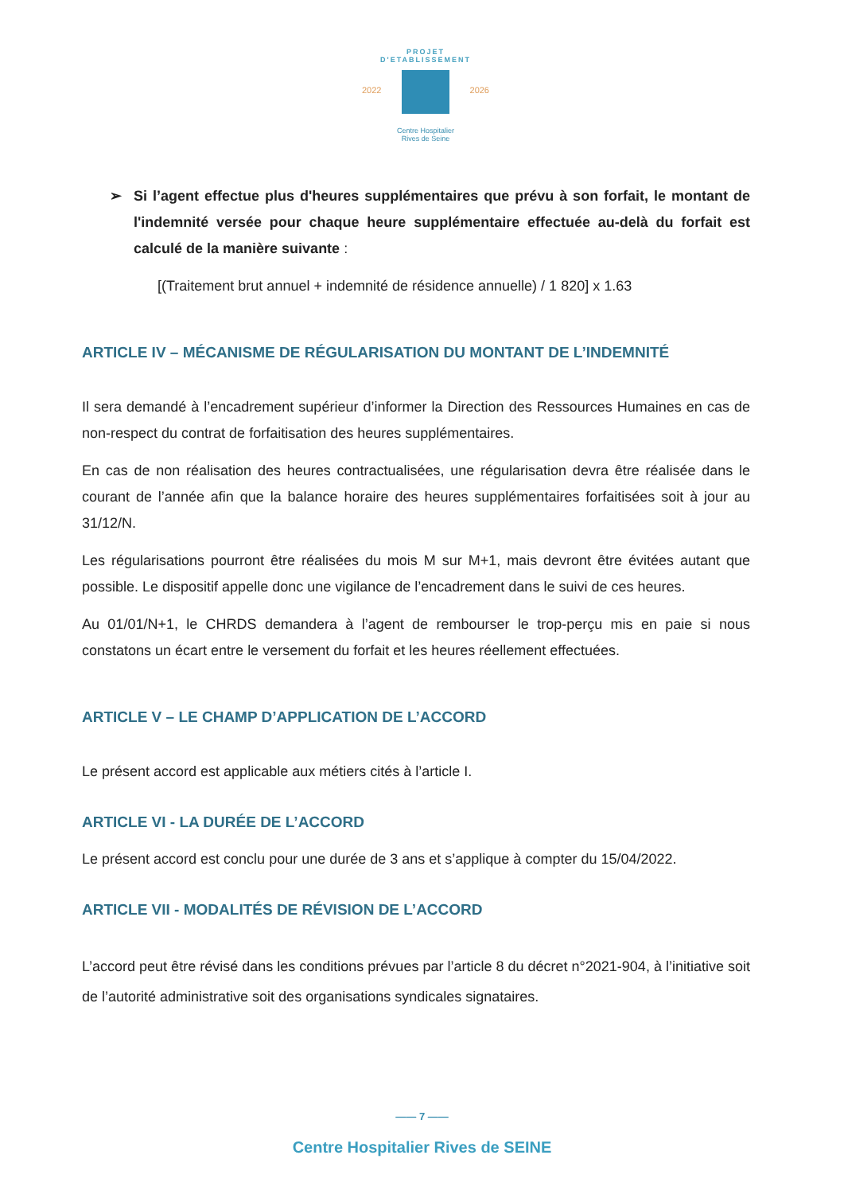PROJET D'ETABLISSEMENT
2022 2026
Centre Hospitalier
Rives de Seine
➢ Si l’agent effectue plus d'heures supplémentaires que prévu à son forfait, le montant de l'indemnité versée pour chaque heure supplémentaire effectuée au-delà du forfait est calculé de la manière suivante :
[(Traitement brut annuel + indemnité de résidence annuelle) / 1 820] x 1.63
ARTICLE IV – MÉCANISME DE RÉGULARISATION DU MONTANT DE L’INDEMNITÉ
Il sera demandé à l’encadrement supérieur d’informer la Direction des Ressources Humaines en cas de non-respect du contrat de forfaitisation des heures supplémentaires.
En cas de non réalisation des heures contractualisées, une régularisation devra être réalisée dans le courant de l’année afin que la balance horaire des heures supplémentaires forfaitisées soit à jour au 31/12/N.
Les régularisations pourront être réalisées du mois M sur M+1, mais devront être évitées autant que possible. Le dispositif appelle donc une vigilance de l’encadrement dans le suivi de ces heures.
Au 01/01/N+1, le CHRDS demandera à l’agent de rembourser le trop-perçu mis en paie si nous constatons un écart entre le versement du forfait et les heures réellement effectuées.
ARTICLE V – LE CHAMP D’APPLICATION DE L’ACCORD
Le présent accord est applicable aux métiers cités à l’article I.
ARTICLE VI - LA DURÉE DE L’ACCORD
Le présent accord est conclu pour une durée de 3 ans et s’applique à compter du 15/04/2022.
ARTICLE VII - MODALITÉS DE RÉVISION DE L’ACCORD
L’accord peut être révisé dans les conditions prévues par l’article 8 du décret n°2021-904, à l’initiative soit de l’autorité administrative soit des organisations syndicales signataires.
—— 7 ——
Centre Hospitalier Rives de SEINE